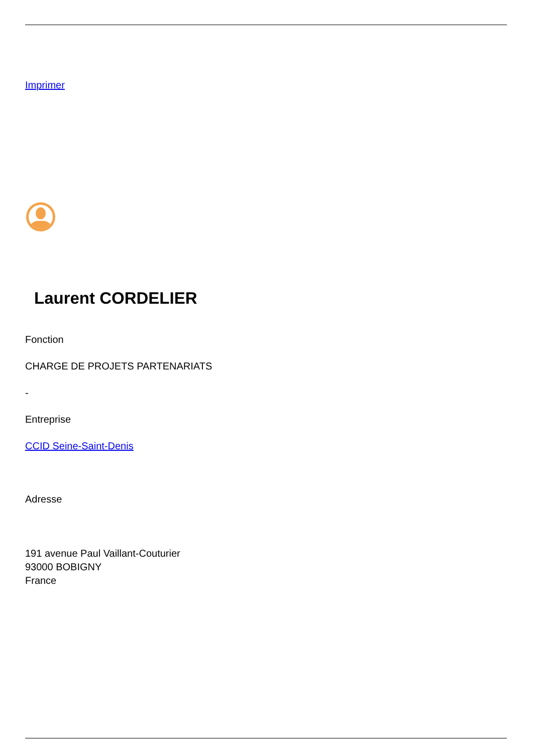Imprimer
Laurent CORDELIER
Fonction
CHARGE DE PROJETS PARTENARIATS
-
Entreprise
CCID Seine-Saint-Denis
Adresse
191 avenue Paul Vaillant-Couturier
93000 BOBIGNY
France